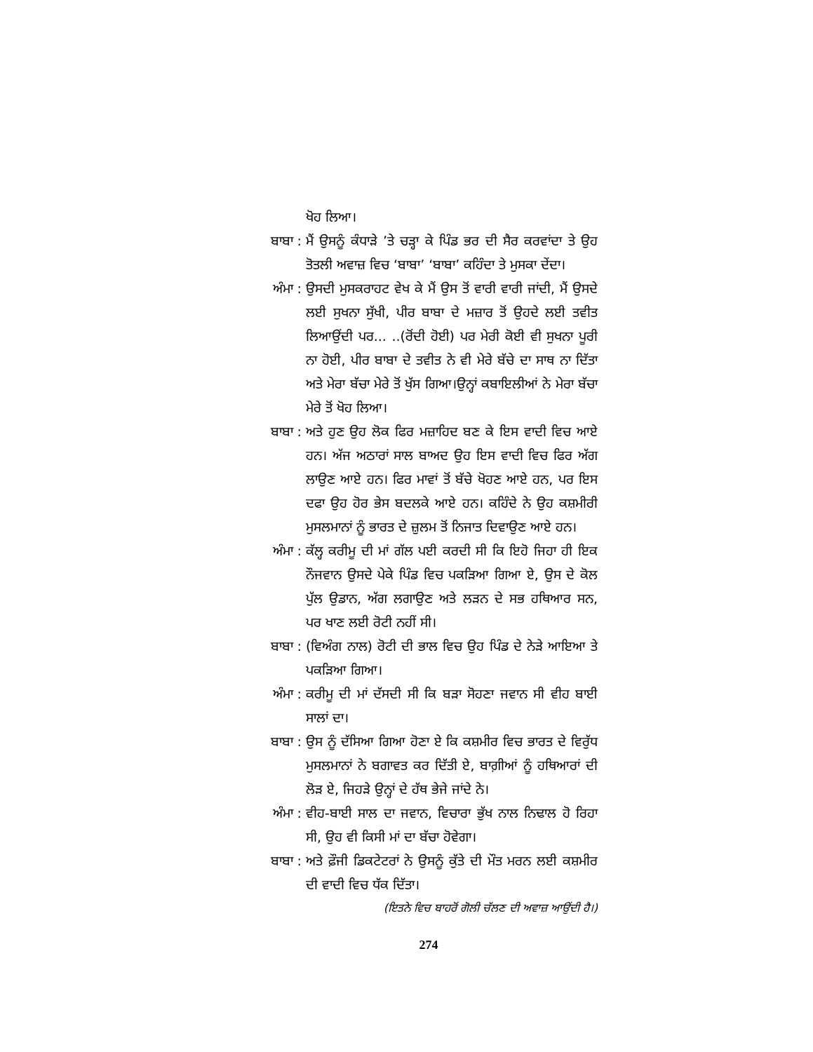ਖੋਹ ਲਿਆ।
ਬਾਬਾ :
ਮੈਂ ਉਸਨੂੰ ਕੰਧਾੜੇ ’ਤੇ ਚੜ੍ਹਾ ਕੇ ਪਿੰਡ ਭਰ ਦੀ ਸੈਰ ਕਰਵਾਂਦਾ ਤੇ ਉਹ ਤੋਤਲੀ ਅਵਾਜ਼ ਵਿਚ ‘ਬਾਬਾ’ ‘ਬਾਬਾ’ ਕਹਿੰਦਾ ਤੇ ਮੁਸਕਾ ਦੇਂਦਾ।
ਅੰਮਾ :
ਉਸਦੀ ਮੁਸਕਰਾਹਟ ਵੇਖ ਕੇ ਮੈਂ ਉਸ ਤੋਂ ਵਾਰੀ ਵਾਰੀ ਜਾਂਦੀ, ਮੈਂ ਉਸਦੇ ਲਈ ਸੁਖਨਾ ਸੁੱਖੀ, ਪੀਰ ਬਾਬਾ ਦੇ ਮਜ਼ਾਰ ਤੋਂ ਉਹਦੇ ਲਈ ਤਵੀਤ ਲਿਆਉਂਦੀ ਪਰ... ..(ਰੋਂਦੀ ਹੋਈ) ਪਰ ਮੇਰੀ ਕੋਈ ਵੀ ਸੁਖਨਾ ਪੂਰੀ ਨਾ ਹੋਈ, ਪੀਰ ਬਾਬਾ ਦੇ ਤਵੀਤ ਨੇ ਵੀ ਮੇਰੇ ਬੱਚੇ ਦਾ ਸਾਥ ਨਾ ਦਿੱਤਾ ਅਤੇ ਮੇਰਾ ਬੱਚਾ ਮੇਰੇ ਤੋਂ ਖੁੱਸ ਗਿਆ।ਉਨ੍ਹਾਂ ਕਬਾਇਲੀਆਂ ਨੇ ਮੇਰਾ ਬੱਚਾ ਮੇਰੇ ਤੋਂ ਖੋਹ ਲਿਆ।
ਬਾਬਾ :
ਅਤੇ ਹੁਣ ਉਹ ਲੋਕ ਫਿਰ ਮਜ਼ਾਹਿਦ ਬਣ ਕੇ ਇਸ ਵਾਦੀ ਵਿਚ ਆਏ ਹਨ। ਅੱਜ ਅਠਾਰਾਂ ਸਾਲ ਬਾਅਦ ਉਹ ਇਸ ਵਾਦੀ ਵਿਚ ਫਿਰ ਅੱਗ ਲਾਉਣ ਆਏ ਹਨ। ਫਿਰ ਮਾਵਾਂ ਤੋਂ ਬੱਚੇ ਖੋਹਣ ਆਏ ਹਨ, ਪਰ ਇਸ ਦਫਾ ਉਹ ਹੋਰ ਭੇਸ ਬਦਲਕੇ ਆਏ ਹਨ। ਕਹਿੰਦੇ ਨੇ ਉਹ ਕਸ਼ਮੀਰੀ ਮੁਸਲਮਾਨਾਂ ਨੂੰ ਭਾਰਤ ਦੇ ਜ਼ੁਲਮ ਤੋਂ ਨਿਜਾਤ ਦਿਵਾਉਣ ਆਏ ਹਨ।
ਅੰਮਾ :
ਕੱਲ੍ਹ ਕਰੀਮੂ ਦੀ ਮਾਂ ਗੱਲ ਪਈ ਕਰਦੀ ਸੀ ਕਿ ਇਹੋ ਜਿਹਾ ਹੀ ਇਕ ਨੌਜਵਾਨ ਉਸਦੇ ਪੇਕੇ ਪਿੰਡ ਵਿਚ ਪਕੜਿਆ ਗਿਆ ਏ, ਉਸ ਦੇ ਕੋਲ ਪੁੱਲ ਉਡਾਨ, ਅੱਗ ਲਗਾਉਣ ਅਤੇ ਲੜਨ ਦੇ ਸਭ ਹਥਿਆਰ ਸਨ, ਪਰ ਖਾਣ ਲਈ ਰੋਟੀ ਨਹੀਂ ਸੀ।
ਬਾਬਾ :
(ਵਿਅੰਗ ਨਾਲ) ਰੋਟੀ ਦੀ ਭਾਲ ਵਿਚ ਉਹ ਪਿੰਡ ਦੇ ਨੇੜੇ ਆਇਆ ਤੇ ਪਕੜਿਆ ਗਿਆ।
ਅੰਮਾ :
ਕਰੀਮੂ ਦੀ ਮਾਂ ਦੱਸਦੀ ਸੀ ਕਿ ਬੜਾ ਸੋਹਣਾ ਜਵਾਨ ਸੀ ਵੀਹ ਬਾਈ ਸਾਲਾਂ ਦਾ।
ਬਾਬਾ :
ਉਸ ਨੂੰ ਦੱਸਿਆ ਗਿਆ ਹੋਣਾ ਏ ਕਿ ਕਸ਼ਮੀਰ ਵਿਚ ਭਾਰਤ ਦੇ ਵਿਰੁੱਧ ਮੁਸਲਮਾਨਾਂ ਨੇ ਬਗਾਵਤ ਕਰ ਦਿੱਤੀ ਏ, ਬਾਗ਼ੀਆਂ ਨੂੰ ਹਥਿਆਰਾਂ ਦੀ ਲੋੜ ਏ, ਜਿਹੜੇ ਉਨ੍ਹਾਂ ਦੇ ਹੱਥ ਭੇਜੇ ਜਾਂਦੇ ਨੇ।
ਅੰਮਾ :
ਵੀਹ-ਬਾਈ ਸਾਲ ਦਾ ਜਵਾਨ, ਵਿਚਾਰਾ ਭੁੱਖ ਨਾਲ ਨਿਢਾਲ ਹੋ ਰਿਹਾ ਸੀ, ਉਹ ਵੀ ਕਿਸੀ ਮਾਂ ਦਾ ਬੱਚਾ ਹੋਵੇਗਾ।
ਬਾਬਾ :
ਅਤੇ ਫ਼ੌਜੀ ਡਿਕਟੇਟਰਾਂ ਨੇ ਉਸਨੂੰ ਕੁੱਤੇ ਦੀ ਮੌਤ ਮਰਨ ਲਈ ਕਸ਼ਮੀਰ ਦੀ ਵਾਦੀ ਵਿਚ ਧੱਕ ਦਿੱਤਾ।
(ਇਤਨੇ ਵਿਚ ਬਾਹਰੋਂ ਗੋਲੀ ਚੱਲਣ ਦੀ ਅਵਾਜ਼ ਆਉਂਦੀ ਹੈ।)
274